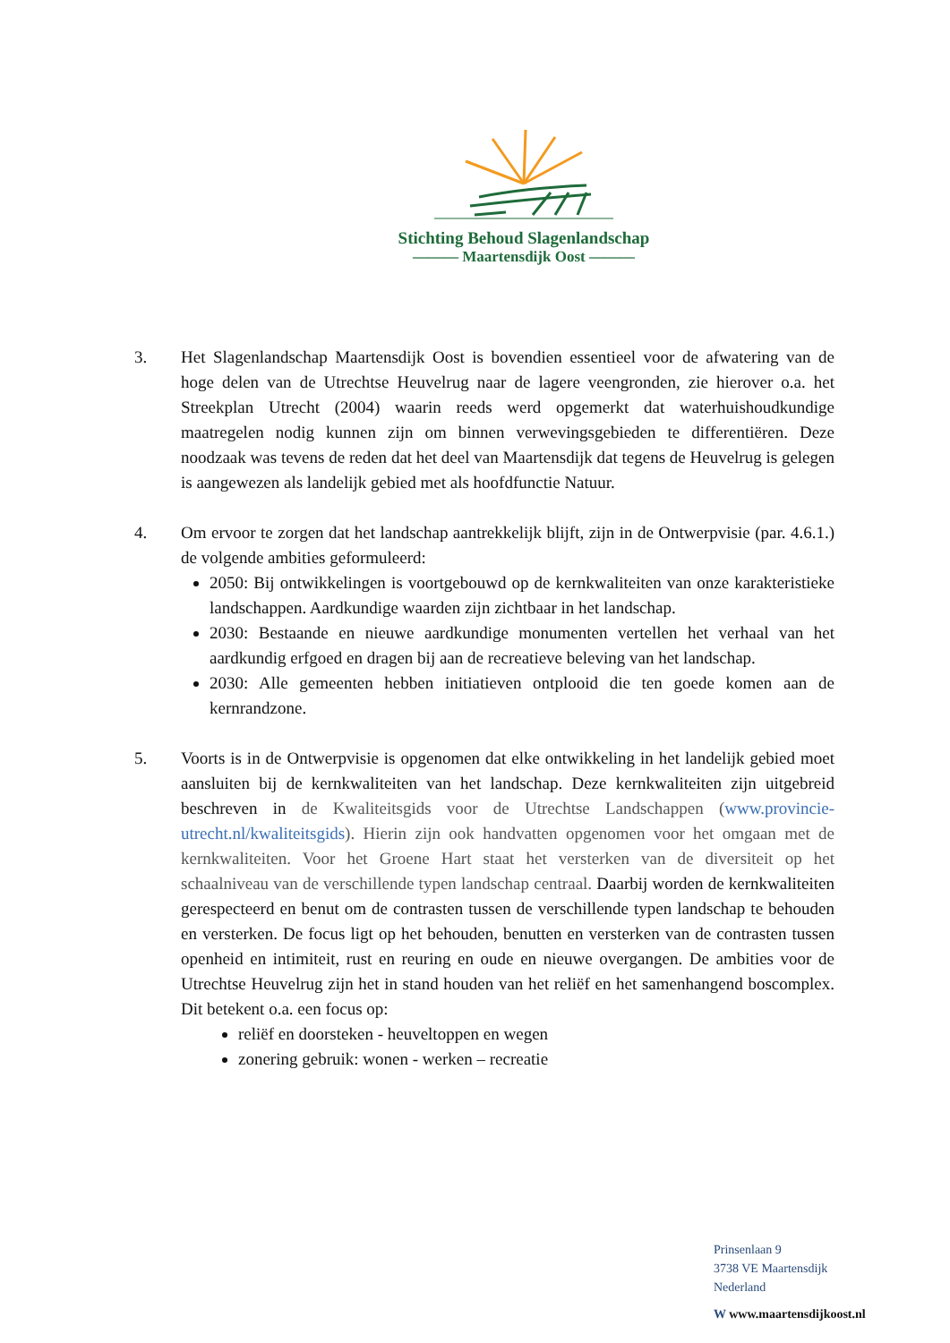Stichting Behoud Slagenlandschap
——— Maartensdijk Oost ———
3. Het Slagenlandschap Maartensdijk Oost is bovendien essentieel voor de afwatering van de hoge delen van de Utrechtse Heuvelrug naar de lagere veengronden, zie hierover o.a. het Streekplan Utrecht (2004) waarin reeds werd opgemerkt dat waterhuishoudkundige maatregelen nodig kunnen zijn om binnen verwevingsgebieden te differentiëren. Deze noodzaak was tevens de reden dat het deel van Maartensdijk dat tegens de Heuvelrug is gelegen is aangewezen als landelijk gebied met als hoofdfunctie Natuur.
4. Om ervoor te zorgen dat het landschap aantrekkelijk blijft, zijn in de Ontwerpvisie (par. 4.6.1.) de volgende ambities geformuleerd:
2050: Bij ontwikkelingen is voortgebouwd op de kernkwaliteiten van onze karakteristieke landschappen. Aardkundige waarden zijn zichtbaar in het landschap.
2030: Bestaande en nieuwe aardkundige monumenten vertellen het verhaal van het aardkundig erfgoed en dragen bij aan de recreatieve beleving van het landschap.
2030: Alle gemeenten hebben initiatieven ontplooid die ten goede komen aan de kernrandzone.
5. Voorts is in de Ontwerpvisie is opgenomen dat elke ontwikkeling in het landelijk gebied moet aansluiten bij de kernkwaliteiten van het landschap. Deze kernkwaliteiten zijn uitgebreid beschreven in de Kwaliteitsgids voor de Utrechtse Landschappen (www.provincie-utrecht.nl/kwaliteitsgids). Hierin zijn ook handvatten opgenomen voor het omgaan met de kernkwaliteiten. Voor het Groene Hart staat het versterken van de diversiteit op het schaalniveau van de verschillende typen landschap centraal. Daarbij worden de kernkwaliteiten gerespecteerd en benut om de contrasten tussen de verschillende typen landschap te behouden en versterken. De focus ligt op het behouden, benutten en versterken van de contrasten tussen openheid en intimiteit, rust en reuring en oude en nieuwe overgangen. De ambities voor de Utrechtse Heuvelrug zijn het in stand houden van het reliëf en het samenhangend boscomplex. Dit betekent o.a. een focus op:
reliëf en doorsteken - heuveltoppen en wegen
zonering gebruik: wonen - werken – recreatie
Prinsenlaan 9
3738 VE Maartensdijk
Nederland
W www.maartensdijkoost.nl